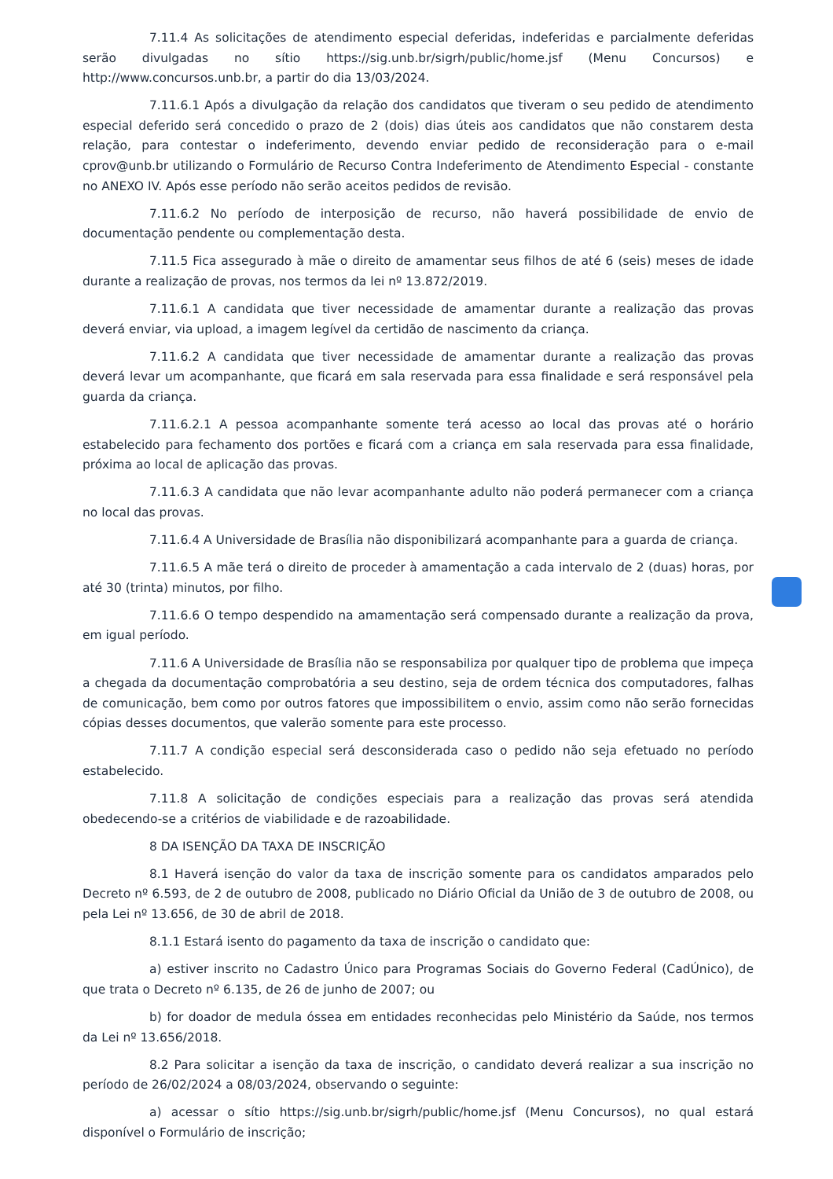7.11.4 As solicitações de atendimento especial deferidas, indeferidas e parcialmente deferidas serão divulgadas no sítio https://sig.unb.br/sigrh/public/home.jsf (Menu Concursos) e http://www.concursos.unb.br, a partir do dia 13/03/2024.
7.11.6.1 Após a divulgação da relação dos candidatos que tiveram o seu pedido de atendimento especial deferido será concedido o prazo de 2 (dois) dias úteis aos candidatos que não constarem desta relação, para contestar o indeferimento, devendo enviar pedido de reconsideração para o e-mail cprov@unb.br utilizando o Formulário de Recurso Contra Indeferimento de Atendimento Especial - constante no ANEXO IV. Após esse período não serão aceitos pedidos de revisão.
7.11.6.2 No período de interposição de recurso, não haverá possibilidade de envio de documentação pendente ou complementação desta.
7.11.5 Fica assegurado à mãe o direito de amamentar seus filhos de até 6 (seis) meses de idade durante a realização de provas, nos termos da lei nº 13.872/2019.
7.11.6.1 A candidata que tiver necessidade de amamentar durante a realização das provas deverá enviar, via upload, a imagem legível da certidão de nascimento da criança.
7.11.6.2 A candidata que tiver necessidade de amamentar durante a realização das provas deverá levar um acompanhante, que ficará em sala reservada para essa finalidade e será responsável pela guarda da criança.
7.11.6.2.1 A pessoa acompanhante somente terá acesso ao local das provas até o horário estabelecido para fechamento dos portões e ficará com a criança em sala reservada para essa finalidade, próxima ao local de aplicação das provas.
7.11.6.3 A candidata que não levar acompanhante adulto não poderá permanecer com a criança no local das provas.
7.11.6.4 A Universidade de Brasília não disponibilizará acompanhante para a guarda de criança.
7.11.6.5 A mãe terá o direito de proceder à amamentação a cada intervalo de 2 (duas) horas, por até 30 (trinta) minutos, por filho.
7.11.6.6 O tempo despendido na amamentação será compensado durante a realização da prova, em igual período.
7.11.6 A Universidade de Brasília não se responsabiliza por qualquer tipo de problema que impeça a chegada da documentação comprobatória a seu destino, seja de ordem técnica dos computadores, falhas de comunicação, bem como por outros fatores que impossibilitem o envio, assim como não serão fornecidas cópias desses documentos, que valerão somente para este processo.
7.11.7 A condição especial será desconsiderada caso o pedido não seja efetuado no período estabelecido.
7.11.8 A solicitação de condições especiais para a realização das provas será atendida obedecendo-se a critérios de viabilidade e de razoabilidade.
8 DA ISENÇÃO DA TAXA DE INSCRIÇÃO
8.1 Haverá isenção do valor da taxa de inscrição somente para os candidatos amparados pelo Decreto nº 6.593, de 2 de outubro de 2008, publicado no Diário Oficial da União de 3 de outubro de 2008, ou pela Lei nº 13.656, de 30 de abril de 2018.
8.1.1 Estará isento do pagamento da taxa de inscrição o candidato que:
a) estiver inscrito no Cadastro Único para Programas Sociais do Governo Federal (CadÚnico), de que trata o Decreto nº 6.135, de 26 de junho de 2007; ou
b) for doador de medula óssea em entidades reconhecidas pelo Ministério da Saúde, nos termos da Lei nº 13.656/2018.
8.2 Para solicitar a isenção da taxa de inscrição, o candidato deverá realizar a sua inscrição no período de 26/02/2024 a 08/03/2024, observando o seguinte:
a) acessar o sítio https://sig.unb.br/sigrh/public/home.jsf (Menu Concursos), no qual estará disponível o Formulário de inscrição;